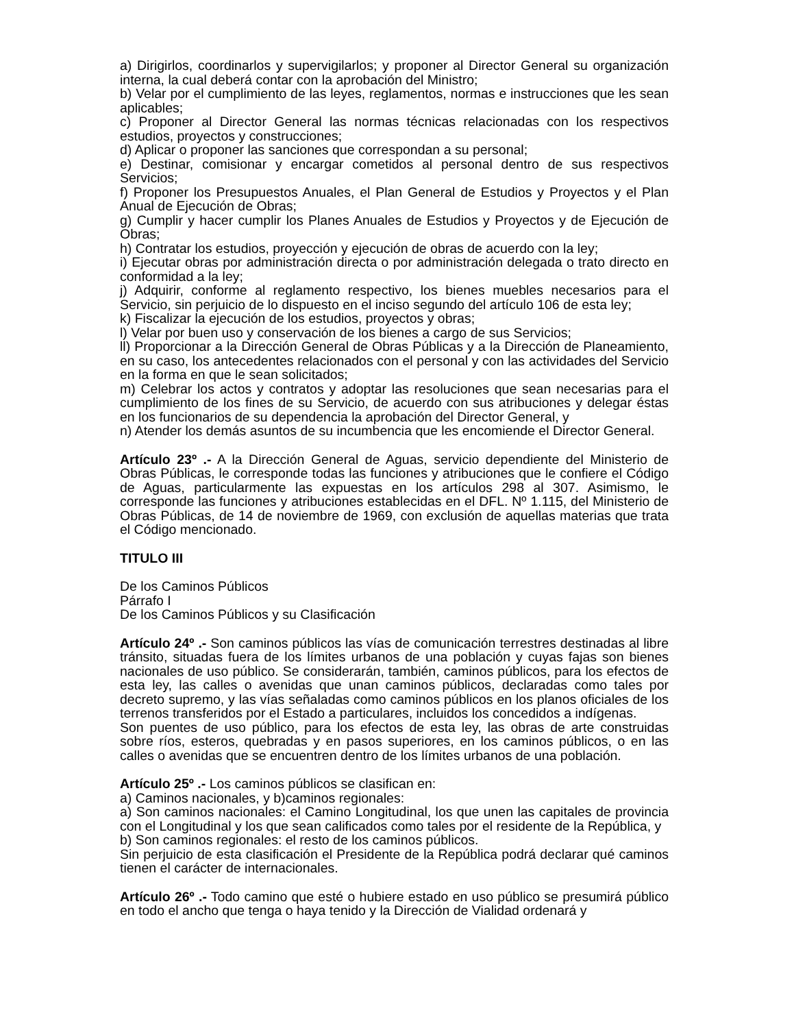a) Dirigirlos, coordinarlos y supervigilarlos; y proponer al Director General su organización interna, la cual deberá contar con la aprobación del Ministro;
b) Velar por el cumplimiento de las leyes, reglamentos, normas e instrucciones que les sean aplicables;
c) Proponer al Director General las normas técnicas relacionadas con los respectivos estudios, proyectos y construcciones;
d) Aplicar o proponer las sanciones que correspondan a su personal;
e) Destinar, comisionar y encargar cometidos al personal dentro de sus respectivos Servicios;
f) Proponer los Presupuestos Anuales, el Plan General de Estudios y Proyectos y el Plan Anual de Ejecución de Obras;
g) Cumplir y hacer cumplir los Planes Anuales de Estudios y Proyectos y de Ejecución de Obras;
h) Contratar los estudios, proyección y ejecución de obras de acuerdo con la ley;
i) Ejecutar obras por administración directa o por administración delegada o trato directo en conformidad a la ley;
j) Adquirir, conforme al reglamento respectivo, los bienes muebles necesarios para el Servicio, sin perjuicio de lo dispuesto en el inciso segundo del artículo 106 de esta ley;
k) Fiscalizar la ejecución de los estudios, proyectos y obras;
l) Velar por buen uso y conservación de los bienes a cargo de sus Servicios;
ll) Proporcionar a la Dirección General de Obras Públicas y a la Dirección de Planeamiento, en su caso, los antecedentes relacionados con el personal y con las actividades del Servicio en la forma en que le sean solicitados;
m) Celebrar los actos y contratos y adoptar las resoluciones que sean necesarias para el cumplimiento de los fines de su Servicio, de acuerdo con sus atribuciones y delegar éstas en los funcionarios de su dependencia la aprobación del Director General, y
n) Atender los demás asuntos de su incumbencia que les encomiende el Director General.
Artículo 23º .- A la Dirección General de Aguas, servicio dependiente del Ministerio de Obras Públicas, le corresponde todas las funciones y atribuciones que le confiere el Código de Aguas, particularmente las expuestas en los artículos 298 al 307. Asimismo, le corresponde las funciones y atribuciones establecidas en el DFL. Nº 1.115, del Ministerio de Obras Públicas, de 14 de noviembre de 1969, con exclusión de aquellas materias que trata el Código mencionado.
TITULO III
De los Caminos Públicos
Párrafo I
De los Caminos Públicos y su Clasificación
Artículo 24º .- Son caminos públicos las vías de comunicación terrestres destinadas al libre tránsito, situadas fuera de los límites urbanos de una población y cuyas fajas son bienes nacionales de uso público. Se considerarán, también, caminos públicos, para los efectos de esta ley, las calles o avenidas que unan caminos públicos, declaradas como tales por decreto supremo, y las vías señaladas como caminos públicos en los planos oficiales de los terrenos transferidos por el Estado a particulares, incluidos los concedidos a indígenas.
Son puentes de uso público, para los efectos de esta ley, las obras de arte construidas sobre ríos, esteros, quebradas y en pasos superiores, en los caminos públicos, o en las calles o avenidas que se encuentren dentro de los límites urbanos de una población.
Artículo 25º .- Los caminos públicos se clasifican en:
a) Caminos nacionales, y b)caminos regionales:
a) Son caminos nacionales: el Camino Longitudinal, los que unen las capitales de provincia con el Longitudinal y los que sean calificados como tales por el residente de la República, y
b) Son caminos regionales: el resto de los caminos públicos.
Sin perjuicio de esta clasificación el Presidente de la República podrá declarar qué caminos tienen el carácter de internacionales.
Artículo 26º .- Todo camino que esté o hubiere estado en uso público se presumirá público en todo el ancho que tenga o haya tenido y la Dirección de Vialidad ordenará y